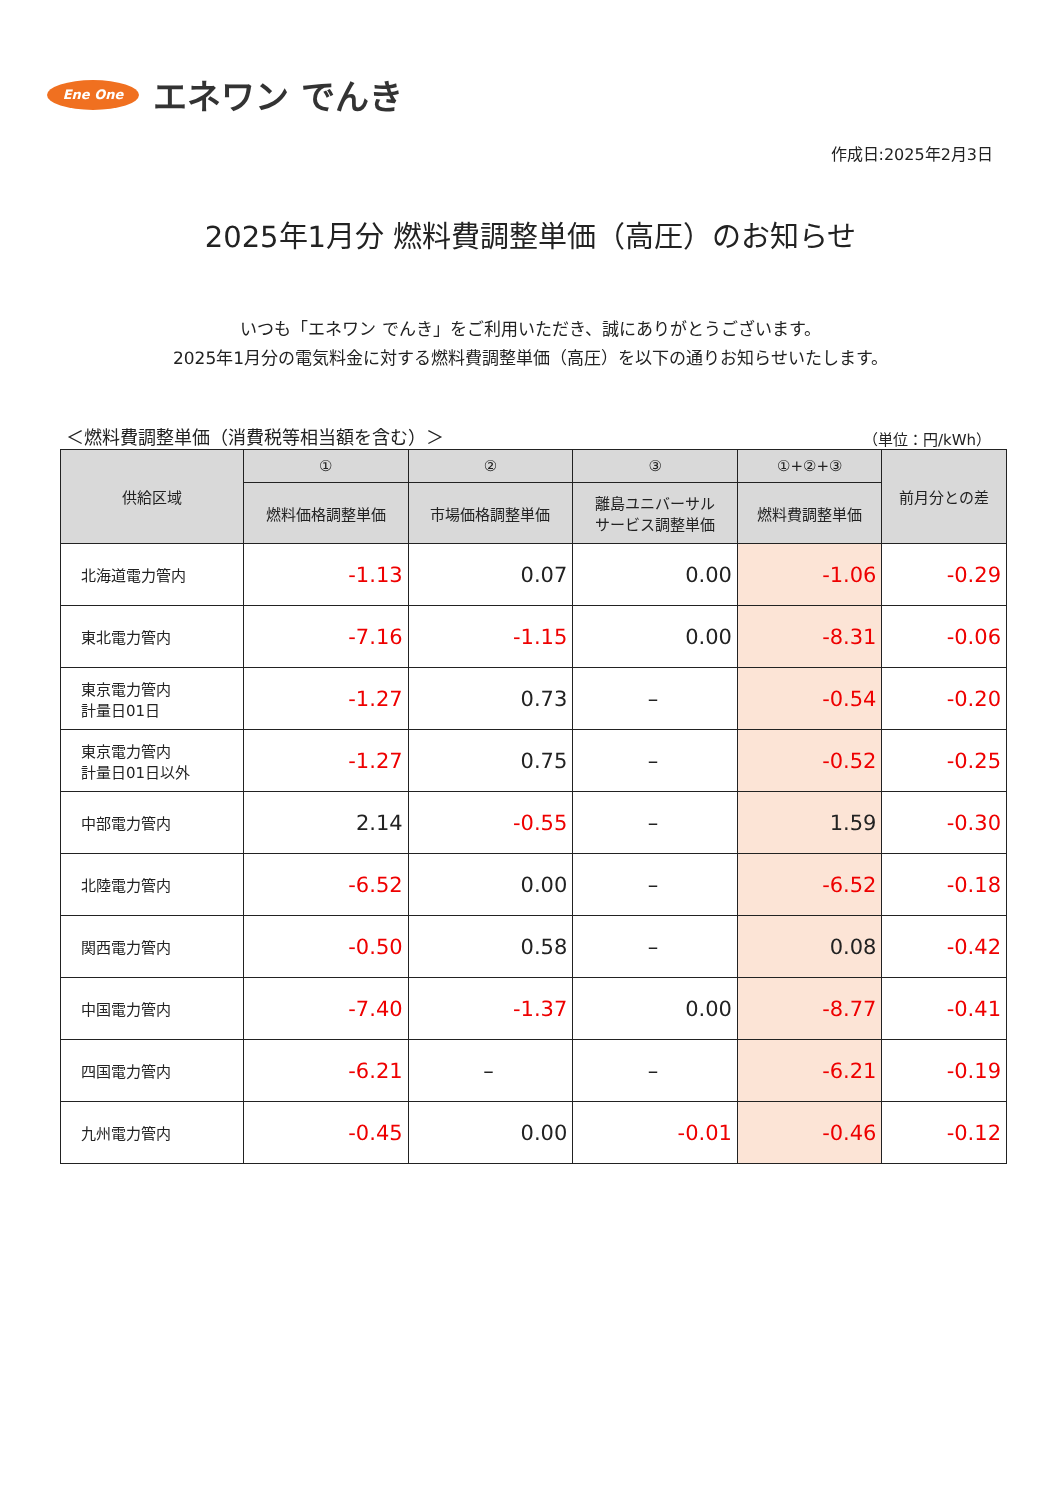Ene One
エネワン でんき
作成日:2025年2月3日
2025年1月分 燃料費調整単価（高圧）のお知らせ
いつも「エネワン でんき」をご利用いただき、誠にありがとうございます。
2025年1月分の電気料金に対する燃料費調整単価（高圧）を以下の通りお知らせいたします。
＜燃料費調整単価（消費税等相当額を含む）＞ （単位：円/kWh）
| 供給区域 | ① | ② | ③ | ①+②+③ | 前月分との差 |
| --- | --- | --- | --- | --- | --- |
| | 燃料価格調整単価 | 市場価格調整単価 | 離島ユニバーサル サービス調整単価 | 燃料費調整単価 | |
| 北海道電力管内 | -1.13 | 0.07 | 0.00 | -1.06 | -0.29 |
| 東北電力管内 | -7.16 | -1.15 | 0.00 | -8.31 | -0.06 |
| 東京電力管内 計量日01日 | -1.27 | 0.73 | – | -0.54 | -0.20 |
| 東京電力管内 計量日01日以外 | -1.27 | 0.75 | – | -0.52 | -0.25 |
| 中部電力管内 | 2.14 | -0.55 | – | 1.59 | -0.30 |
| 北陸電力管内 | -6.52 | 0.00 | – | -6.52 | -0.18 |
| 関西電力管内 | -0.50 | 0.58 | – | 0.08 | -0.42 |
| 中国電力管内 | -7.40 | -1.37 | 0.00 | -8.77 | -0.41 |
| 四国電力管内 | -6.21 | – | – | -6.21 | -0.19 |
| 九州電力管内 | -0.45 | 0.00 | -0.01 | -0.46 | -0.12 |